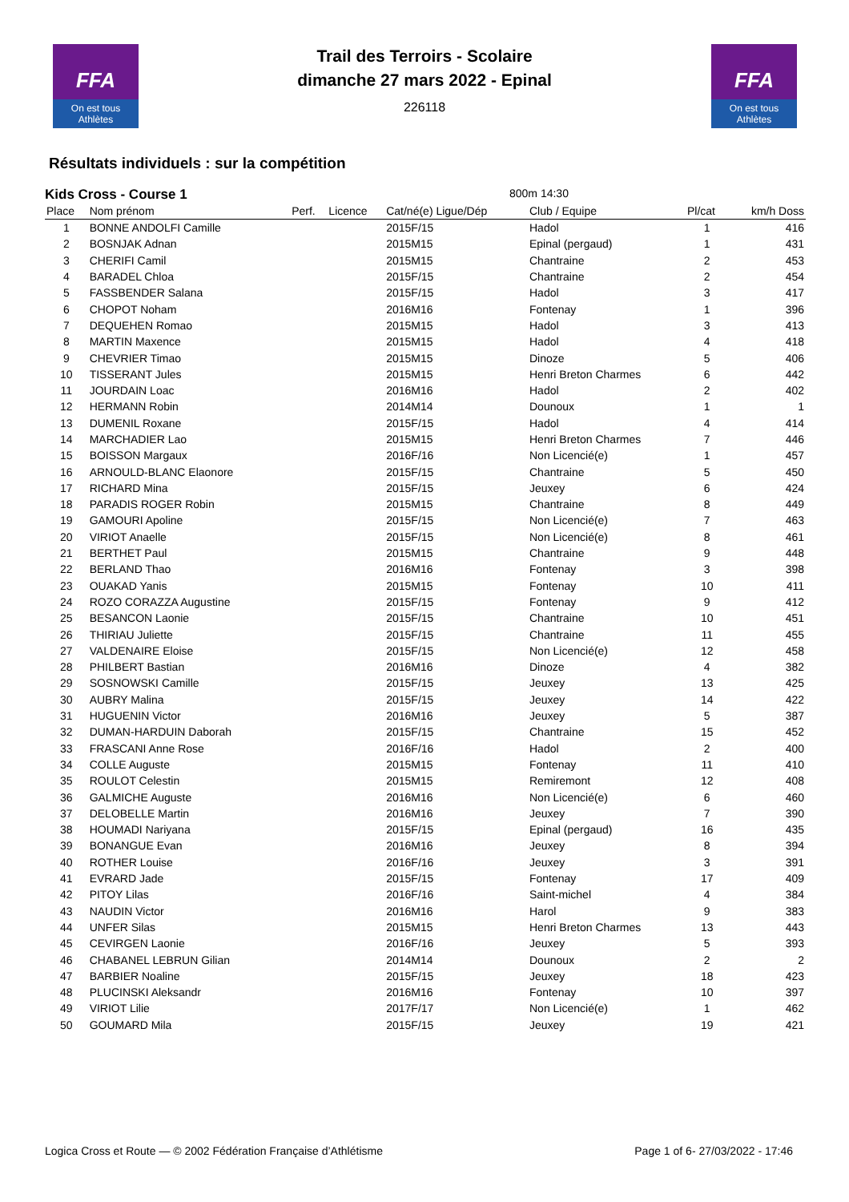FFA
On est tous Athlètes
FFA
On est tous Athlètes
Trail des Terroirs - Scolaire
dimanche 27 mars 2022 - Epinal
226118
Résultats individuels : sur la compétition
Kids Cross - Course 1 800m 14:30
| Place | Nom prénom | Perf. | Licence | Cat/né(e) Ligue/Dép | Club / Equipe | Pl/cat | km/h Doss |
| --- | --- | --- | --- | --- | --- | --- | --- |
| 1 | BONNE ANDOLFI Camille | | | 2015F/15 | Hadol | 1 | 416 |
| 2 | BOSNJAK Adnan | | | 2015M15 | Epinal (pergaud) | 1 | 431 |
| 3 | CHERIFI Camil | | | 2015M15 | Chantraine | 2 | 453 |
| 4 | BARADEL Chloa | | | 2015F/15 | Chantraine | 2 | 454 |
| 5 | FASSBENDER Salana | | | 2015F/15 | Hadol | 3 | 417 |
| 6 | CHOPOT Noham | | | 2016M16 | Fontenay | 1 | 396 |
| 7 | DEQUEHEN Romao | | | 2015M15 | Hadol | 3 | 413 |
| 8 | MARTIN Maxence | | | 2015M15 | Hadol | 4 | 418 |
| 9 | CHEVRIER Timao | | | 2015M15 | Dinoze | 5 | 406 |
| 10 | TISSERANT Jules | | | 2015M15 | Henri Breton Charmes | 6 | 442 |
| 11 | JOURDAIN Loac | | | 2016M16 | Hadol | 2 | 402 |
| 12 | HERMANN Robin | | | 2014M14 | Dounoux | 1 | 1 |
| 13 | DUMENIL Roxane | | | 2015F/15 | Hadol | 4 | 414 |
| 14 | MARCHADIER Lao | | | 2015M15 | Henri Breton Charmes | 7 | 446 |
| 15 | BOISSON Margaux | | | 2016F/16 | Non Licencié(e) | 1 | 457 |
| 16 | ARNOULD-BLANC Elaonore | | | 2015F/15 | Chantraine | 5 | 450 |
| 17 | RICHARD Mina | | | 2015F/15 | Jeuxey | 6 | 424 |
| 18 | PARADIS ROGER Robin | | | 2015M15 | Chantraine | 8 | 449 |
| 19 | GAMOURI Apoline | | | 2015F/15 | Non Licencié(e) | 7 | 463 |
| 20 | VIRIOT Anaelle | | | 2015F/15 | Non Licencié(e) | 8 | 461 |
| 21 | BERTHET Paul | | | 2015M15 | Chantraine | 9 | 448 |
| 22 | BERLAND Thao | | | 2016M16 | Fontenay | 3 | 398 |
| 23 | OUAKAD Yanis | | | 2015M15 | Fontenay | 10 | 411 |
| 24 | ROZO CORAZZA Augustine | | | 2015F/15 | Fontenay | 9 | 412 |
| 25 | BESANCON Laonie | | | 2015F/15 | Chantraine | 10 | 451 |
| 26 | THIRIAU Juliette | | | 2015F/15 | Chantraine | 11 | 455 |
| 27 | VALDENAIRE Eloise | | | 2015F/15 | Non Licencié(e) | 12 | 458 |
| 28 | PHILBERT Bastian | | | 2016M16 | Dinoze | 4 | 382 |
| 29 | SOSNOWSKI Camille | | | 2015F/15 | Jeuxey | 13 | 425 |
| 30 | AUBRY Malina | | | 2015F/15 | Jeuxey | 14 | 422 |
| 31 | HUGUENIN Victor | | | 2016M16 | Jeuxey | 5 | 387 |
| 32 | DUMAN-HARDUIN Daborah | | | 2015F/15 | Chantraine | 15 | 452 |
| 33 | FRASCANI Anne Rose | | | 2016F/16 | Hadol | 2 | 400 |
| 34 | COLLE Auguste | | | 2015M15 | Fontenay | 11 | 410 |
| 35 | ROULOT Celestin | | | 2015M15 | Remiremont | 12 | 408 |
| 36 | GALMICHE Auguste | | | 2016M16 | Non Licencié(e) | 6 | 460 |
| 37 | DELOBELLE Martin | | | 2016M16 | Jeuxey | 7 | 390 |
| 38 | HOUMADI Nariyana | | | 2015F/15 | Epinal (pergaud) | 16 | 435 |
| 39 | BONANGUE Evan | | | 2016M16 | Jeuxey | 8 | 394 |
| 40 | ROTHER Louise | | | 2016F/16 | Jeuxey | 3 | 391 |
| 41 | EVRARD Jade | | | 2015F/15 | Fontenay | 17 | 409 |
| 42 | PITOY Lilas | | | 2016F/16 | Saint-michel | 4 | 384 |
| 43 | NAUDIN Victor | | | 2016M16 | Harol | 9 | 383 |
| 44 | UNFER Silas | | | 2015M15 | Henri Breton Charmes | 13 | 443 |
| 45 | CEVIRGEN Laonie | | | 2016F/16 | Jeuxey | 5 | 393 |
| 46 | CHABANEL LEBRUN Gilian | | | 2014M14 | Dounoux | 2 | 2 |
| 47 | BARBIER Noaline | | | 2015F/15 | Jeuxey | 18 | 423 |
| 48 | PLUCINSKI Aleksandr | | | 2016M16 | Fontenay | 10 | 397 |
| 49 | VIRIOT Lilie | | | 2017F/17 | Non Licencié(e) | 1 | 462 |
| 50 | GOUMARD Mila | | | 2015F/15 | Jeuxey | 19 | 421 |
Logica Cross et Route — © 2002 Fédération Française d’Athlétisme Page 1 of 6- 27/03/2022 - 17:46